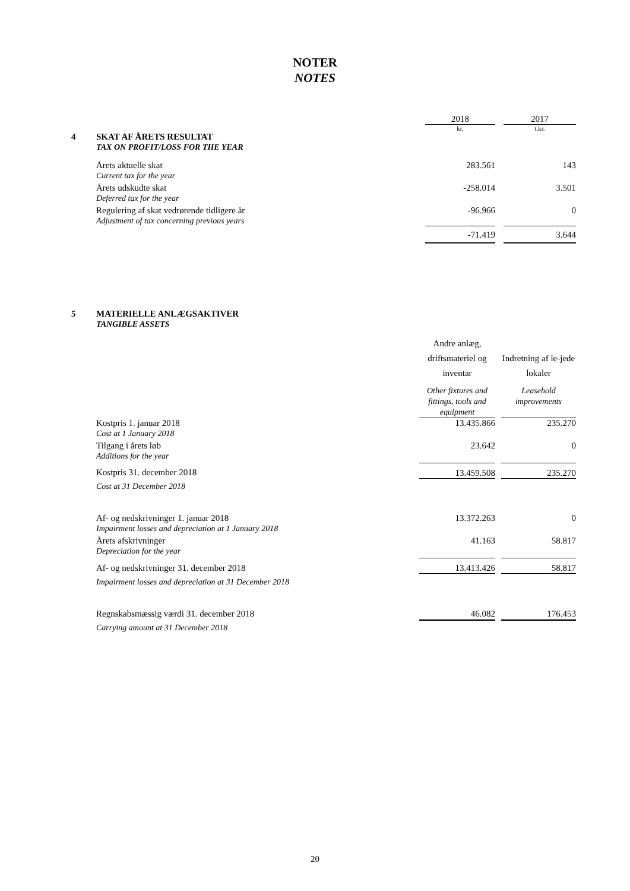NOTER
NOTES
| | | 2018 | | 2017 |
| | | kr. | | t.kr. |
| 4 | SKAT AF ÅRETS RESULTAT TAX ON PROFIT/LOSS FOR THE YEAR | | | |
| | Årets aktuelle skat Current tax for the year | 283.561 | | 143 |
| | Årets udskudte skat Deferred tax for the year | -258.014 | | 3.501 |
| | Regulering af skat vedrørende tidligere år Adjustment of tax concerning previous years | -96.966 | | 0 |
| | | -71.419 | | 3.644 |
| 5 | MATERIELLE ANLÆGSAKTIVER TANGIBLE ASSETS | | | |
| | | Andre anlæg, driftsmateriel og inventar Other fixtures and fittings, tools and equipment | | Indretning af le-jede lokaler Leasehold improvements |
| | Kostpris 1. januar 2018 Cost at 1 January 2018 | 13.435.866 | | 235.270 |
| | Tilgang i årets løb Additions for the year | 23.642 | | 0 |
| | Kostpris 31. december 2018 Cost at 31 December 2018 | 13.459.508 | | 235.270 |
| | Af- og nedskrivninger 1. januar 2018 Impairment losses and depreciation at 1 January 2018 | 13.372.263 | | 0 |
| | Årets afskrivninger Depreciation for the year | 41.163 | | 58.817 |
| | Af- og nedskrivninger 31. december 2018 Impairment losses and depreciation at 31 December 2018 | 13.413.426 | | 58.817 |
| | Regnskabsmæssig værdi 31. december 2018 Carrying amount at 31 December 2018 | 46.082 | | 176.453 |
20